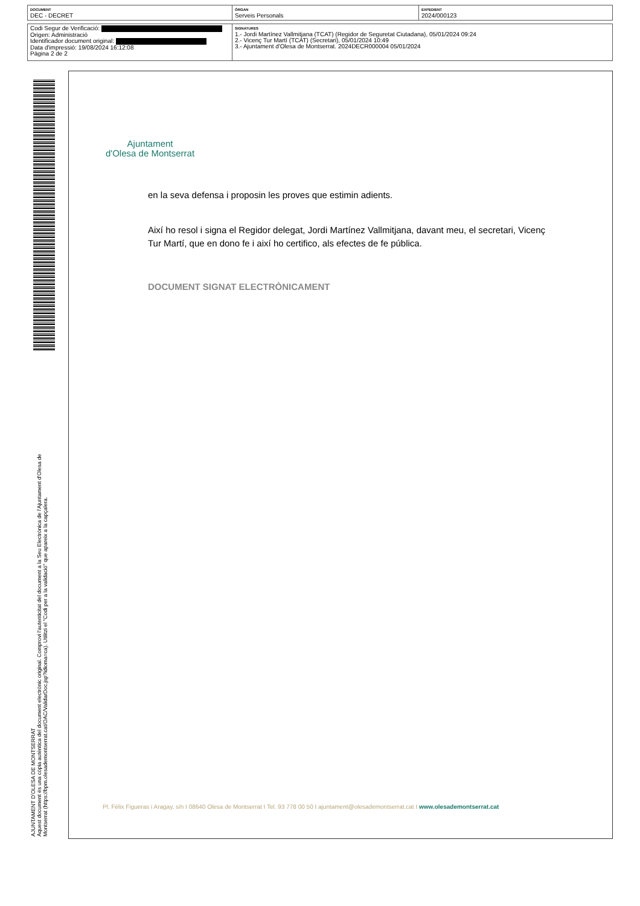| DOCUMENT DEC - DECRET | ÒRGAN Serveis Personals | EXPEDIENT 2024/000123 |
| Codi Segur de Verificació: Origen: Administració Identificador document original: Data d'impressió: 19/08/2024 16:12:08 Pàgina 2 de 2 | SIGNATURES 1.- Jordi Martínez Vallmitjana (TCAT) (Regidor de Seguretat Ciutadana), 05/01/2024 09:24 2.- Vicenç Tur Martí (TCAT) (Secretari), 05/01/2024 10:49 3.- Ajuntament d'Olesa de Montserrat. 2024DECR000004 05/01/2024 |
Ajuntament
d'Olesa de Montserrat
en la seva defensa i proposin les proves que estimin adients.
Així ho resol i signa el Regidor delegat, Jordi Martínez Vallmitjana, davant meu, el secretari, Vicenç Tur Martí, que en dono fe i així ho certifico, als efectes de fe pública.
DOCUMENT SIGNAT ELECTRÒNICAMENT
Pl. Fèlix Figueras i Aragay, s/n I 08640 Olesa de Montserrat I Tel. 93 778 00 50 I ajuntament@olesademontserrat.cat I www.olesademontserrat.cat
AJUNTAMENT D'OLESA DE MONTSERRAT
Aquest document és una còpia autèntica del document electrònic original. Comprovi l'autenticitat del document a la Seu Electrònica de l'Ajuntament d'Olesa de Montserrat (https://bpm.olesademontserrat.cat/OAC/ValidarDoc.jsp?idioma=ca). Utilitzi el "Codi per a la validació" que apareix a la capçalera.